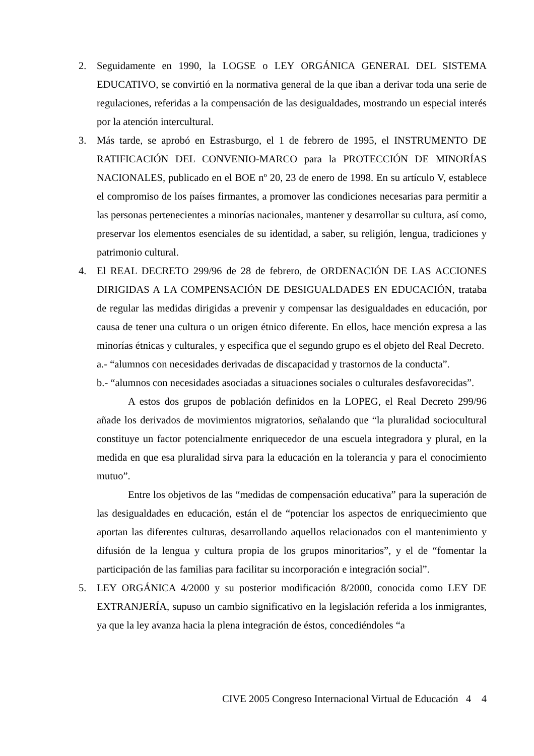2. Seguidamente en 1990, la LOGSE o LEY ORGÁNICA GENERAL DEL SISTEMA EDUCATIVO, se convirtió en la normativa general de la que iban a derivar toda una serie de regulaciones, referidas a la compensación de las desigualdades, mostrando un especial interés por la atención intercultural.
3. Más tarde, se aprobó en Estrasburgo, el 1 de febrero de 1995, el INSTRUMENTO DE RATIFICACIÓN DEL CONVENIO-MARCO para la PROTECCIÓN DE MINORÍAS NACIONALES, publicado en el BOE nº 20, 23 de enero de 1998. En su artículo V, establece el compromiso de los países firmantes, a promover las condiciones necesarias para permitir a las personas pertenecientes a minorías nacionales, mantener y desarrollar su cultura, así como, preservar los elementos esenciales de su identidad, a saber, su religión, lengua, tradiciones y patrimonio cultural.
4. El REAL DECRETO 299/96 de 28 de febrero, de ORDENACIÓN DE LAS ACCIONES DIRIGIDAS A LA COMPENSACIÓN DE DESIGUALDADES EN EDUCACIÓN, trataba de regular las medidas dirigidas a prevenir y compensar las desigualdades en educación, por causa de tener una cultura o un origen étnico diferente. En ellos, hace mención expresa a las minorías étnicas y culturales, y especifica que el segundo grupo es el objeto del Real Decreto.
a.- “alumnos con necesidades derivadas de discapacidad y trastornos de la conducta”.
b.- “alumnos con necesidades asociadas a situaciones sociales o culturales desfavorecidas”.
A estos dos grupos de población definidos en la LOPEG, el Real Decreto 299/96 añade los derivados de movimientos migratorios, señalando que “la pluralidad sociocultural constituye un factor potencialmente enriquecedor de una escuela integradora y plural, en la medida en que esa pluralidad sirva para la educación en la tolerancia y para el conocimiento mutuo”.
Entre los objetivos de las “medidas de compensación educativa” para la superación de las desigualdades en educación, están el de “potenciar los aspectos de enriquecimiento que aportan las diferentes culturas, desarrollando aquellos relacionados con el mantenimiento y difusión de la lengua y cultura propia de los grupos minoritarios”, y el de “fomentar la participación de las familias para facilitar su incorporación e integración social”.
5. LEY ORGÁNICA 4/2000 y su posterior modificación 8/2000, conocida como LEY DE EXTRANJERÍA, supuso un cambio significativo en la legislación referida a los inmigrantes, ya que la ley avanza hacia la plena integración de éstos, concediéndoles “a
CIVE 2005 Congreso Internacional Virtual de Educación 4 4